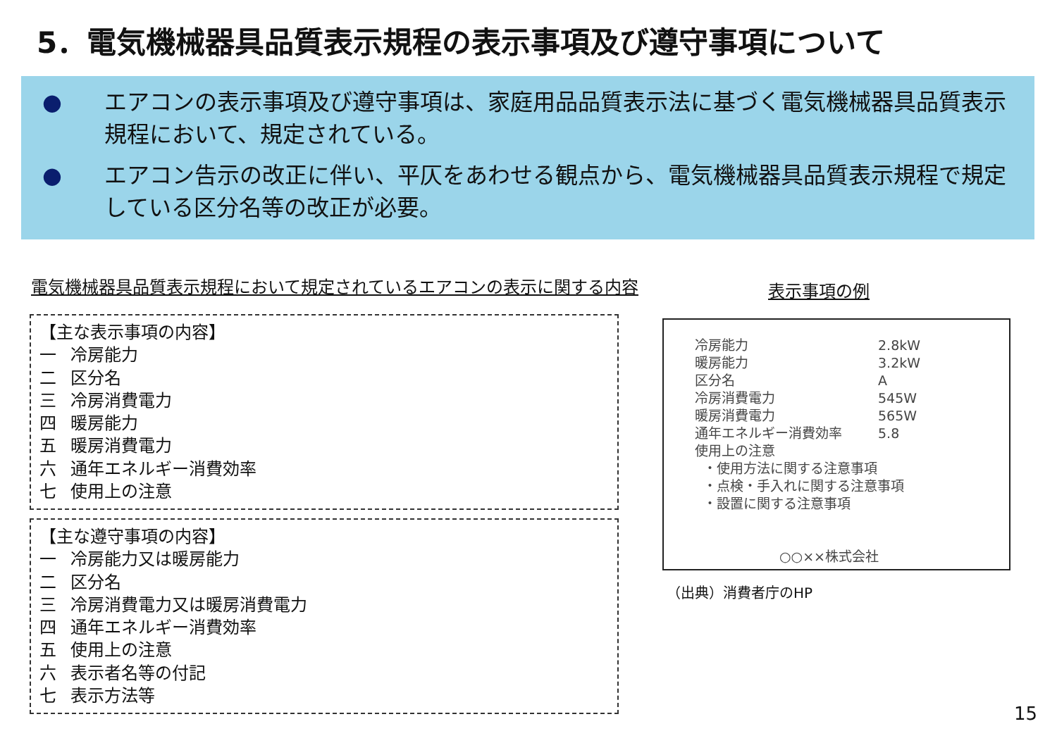5．電気機械器具品質表示規程の表示事項及び遵守事項について
● エアコンの表示事項及び遵守事項は、家庭用品品質表示法に基づく電気機械器具品質表示規程において、規定されている。
● エアコン告示の改正に伴い、平仄をあわせる観点から、電気機械器具品質表示規程で規定している区分名等の改正が必要。
電気機械器具品質表示規程において規定されているエアコンの表示に関する内容
表示事項の例
【主な表示事項の内容】
一 冷房能力
二 区分名
三 冷房消費電力
四 暖房能力
五 暖房消費電力
六 通年エネルギー消費効率
七 使用上の注意
【主な遵守事項の内容】
一 冷房能力又は暖房能力
二 区分名
三 冷房消費電力又は暖房消費電力
四 通年エネルギー消費効率
五 使用上の注意
六 表示者名等の付記
七 表示方法等
| 冷房能力 | 2.8kW |
| 暖房能力 | 3.2kW |
| 区分名 | A |
| 冷房消費電力 | 545W |
| 暖房消費電力 | 565W |
| 通年エネルギー消費効率 | 5.8 |
| 使用上の注意 | |
| ・使用方法に関する注意事項 | |
| ・点検・手入れに関する注意事項 | |
| ・設置に関する注意事項 | |
○○××株式会社
（出典）消費者庁のHP
15